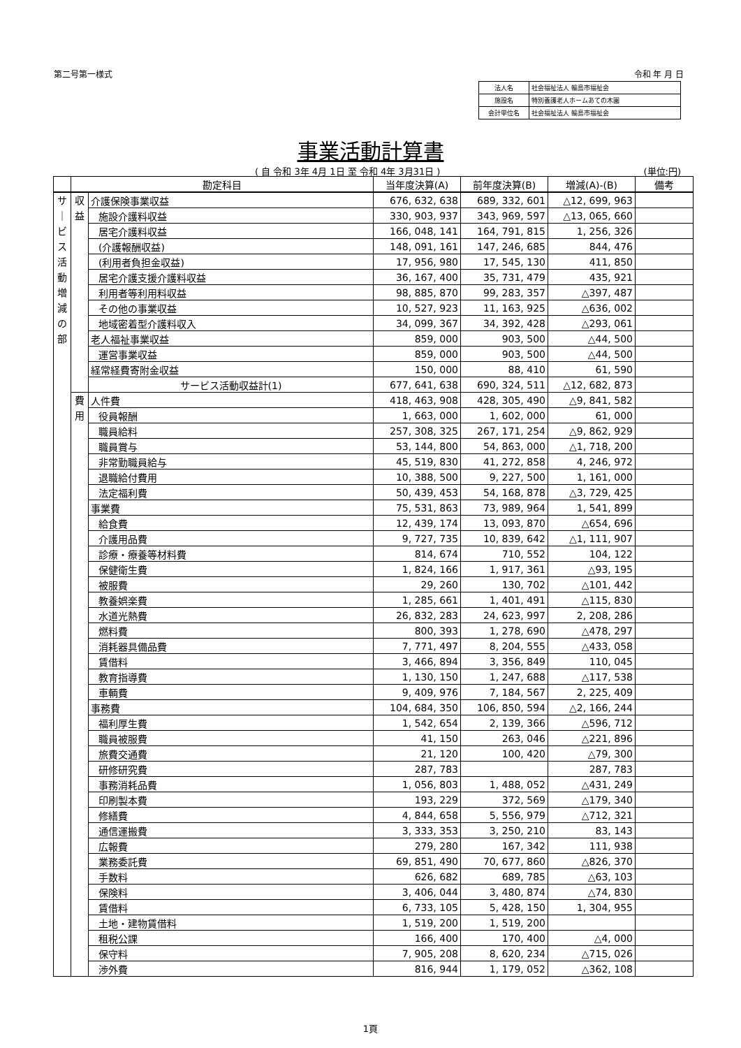第二号第一様式 令和 年 月 日
| 法人名 | 社会福祉法人 輪島市福祉会 |
| 施設名 | 特別養護老人ホームあての木園 |
| 会計単位名 | 社会福祉法人 輪島市福祉会 |
事業活動計算書
( 自 令和 3年 4月 1日 至 令和 4年 3月31日 )
(単位:円)
| | 勘定科目 | | 当年度決算(A) | 前年度決算(B) | 増減(A)-(B) | 備考 |
| --- | --- | --- | --- | --- | --- | --- |
| サ ｜ ビ ス 活 動 増 減 の 部 | 収 益 | 介護保険事業収益 | 676, 632, 638 | 689, 332, 601 | △12, 699, 963 | |
| | | 施設介護料収益 | 330, 903, 937 | 343, 969, 597 | △13, 065, 660 | |
| | | 居宅介護料収益 | 166, 048, 141 | 164, 791, 815 | 1, 256, 326 | |
| | | (介護報酬収益) | 148, 091, 161 | 147, 246, 685 | 844, 476 | |
| | | (利用者負担金収益) | 17, 956, 980 | 17, 545, 130 | 411, 850 | |
| | | 居宅介護支援介護料収益 | 36, 167, 400 | 35, 731, 479 | 435, 921 | |
| | | 利用者等利用料収益 | 98, 885, 870 | 99, 283, 357 | △397, 487 | |
| | | その他の事業収益 | 10, 527, 923 | 11, 163, 925 | △636, 002 | |
| | | 地域密着型介護料収入 | 34, 099, 367 | 34, 392, 428 | △293, 061 | |
| | | 老人福祉事業収益 | 859, 000 | 903, 500 | △44, 500 | |
| | | 運営事業収益 | 859, 000 | 903, 500 | △44, 500 | |
| | | 経常経費寄附金収益 | 150, 000 | 88, 410 | 61, 590 | |
| | | サービス活動収益計(1) | 677, 641, 638 | 690, 324, 511 | △12, 682, 873 | |
| | 費 用 | 人件費 | 418, 463, 908 | 428, 305, 490 | △9, 841, 582 | |
| | | 役員報酬 | 1, 663, 000 | 1, 602, 000 | 61, 000 | |
| | | 職員給料 | 257, 308, 325 | 267, 171, 254 | △9, 862, 929 | |
| | | 職員賞与 | 53, 144, 800 | 54, 863, 000 | △1, 718, 200 | |
| | | 非常勤職員給与 | 45, 519, 830 | 41, 272, 858 | 4, 246, 972 | |
| | | 退職給付費用 | 10, 388, 500 | 9, 227, 500 | 1, 161, 000 | |
| | | 法定福利費 | 50, 439, 453 | 54, 168, 878 | △3, 729, 425 | |
| | | 事業費 | 75, 531, 863 | 73, 989, 964 | 1, 541, 899 | |
| | | 給食費 | 12, 439, 174 | 13, 093, 870 | △654, 696 | |
| | | 介護用品費 | 9, 727, 735 | 10, 839, 642 | △1, 111, 907 | |
| | | 診療・療養等材料費 | 814, 674 | 710, 552 | 104, 122 | |
| | | 保健衛生費 | 1, 824, 166 | 1, 917, 361 | △93, 195 | |
| | | 被服費 | 29, 260 | 130, 702 | △101, 442 | |
| | | 教養娯楽費 | 1, 285, 661 | 1, 401, 491 | △115, 830 | |
| | | 水道光熱費 | 26, 832, 283 | 24, 623, 997 | 2, 208, 286 | |
| | | 燃料費 | 800, 393 | 1, 278, 690 | △478, 297 | |
| | | 消耗器具備品費 | 7, 771, 497 | 8, 204, 555 | △433, 058 | |
| | | 賃借料 | 3, 466, 894 | 3, 356, 849 | 110, 045 | |
| | | 教育指導費 | 1, 130, 150 | 1, 247, 688 | △117, 538 | |
| | | 車輌費 | 9, 409, 976 | 7, 184, 567 | 2, 225, 409 | |
| | | 事務費 | 104, 684, 350 | 106, 850, 594 | △2, 166, 244 | |
| | | 福利厚生費 | 1, 542, 654 | 2, 139, 366 | △596, 712 | |
| | | 職員被服費 | 41, 150 | 263, 046 | △221, 896 | |
| | | 旅費交通費 | 21, 120 | 100, 420 | △79, 300 | |
| | | 研修研究費 | 287, 783 | | 287, 783 | |
| | | 事務消耗品費 | 1, 056, 803 | 1, 488, 052 | △431, 249 | |
| | | 印刷製本費 | 193, 229 | 372, 569 | △179, 340 | |
| | | 修繕費 | 4, 844, 658 | 5, 556, 979 | △712, 321 | |
| | | 通信運搬費 | 3, 333, 353 | 3, 250, 210 | 83, 143 | |
| | | 広報費 | 279, 280 | 167, 342 | 111, 938 | |
| | | 業務委託費 | 69, 851, 490 | 70, 677, 860 | △826, 370 | |
| | | 手数料 | 626, 682 | 689, 785 | △63, 103 | |
| | | 保険料 | 3, 406, 044 | 3, 480, 874 | △74, 830 | |
| | | 賃借料 | 6, 733, 105 | 5, 428, 150 | 1, 304, 955 | |
| | | 土地・建物賃借料 | 1, 519, 200 | 1, 519, 200 | | |
| | | 租税公課 | 166, 400 | 170, 400 | △4, 000 | |
| | | 保守料 | 7, 905, 208 | 8, 620, 234 | △715, 026 | |
| | | 渉外費 | 816, 944 | 1, 179, 052 | △362, 108 | |
1頁